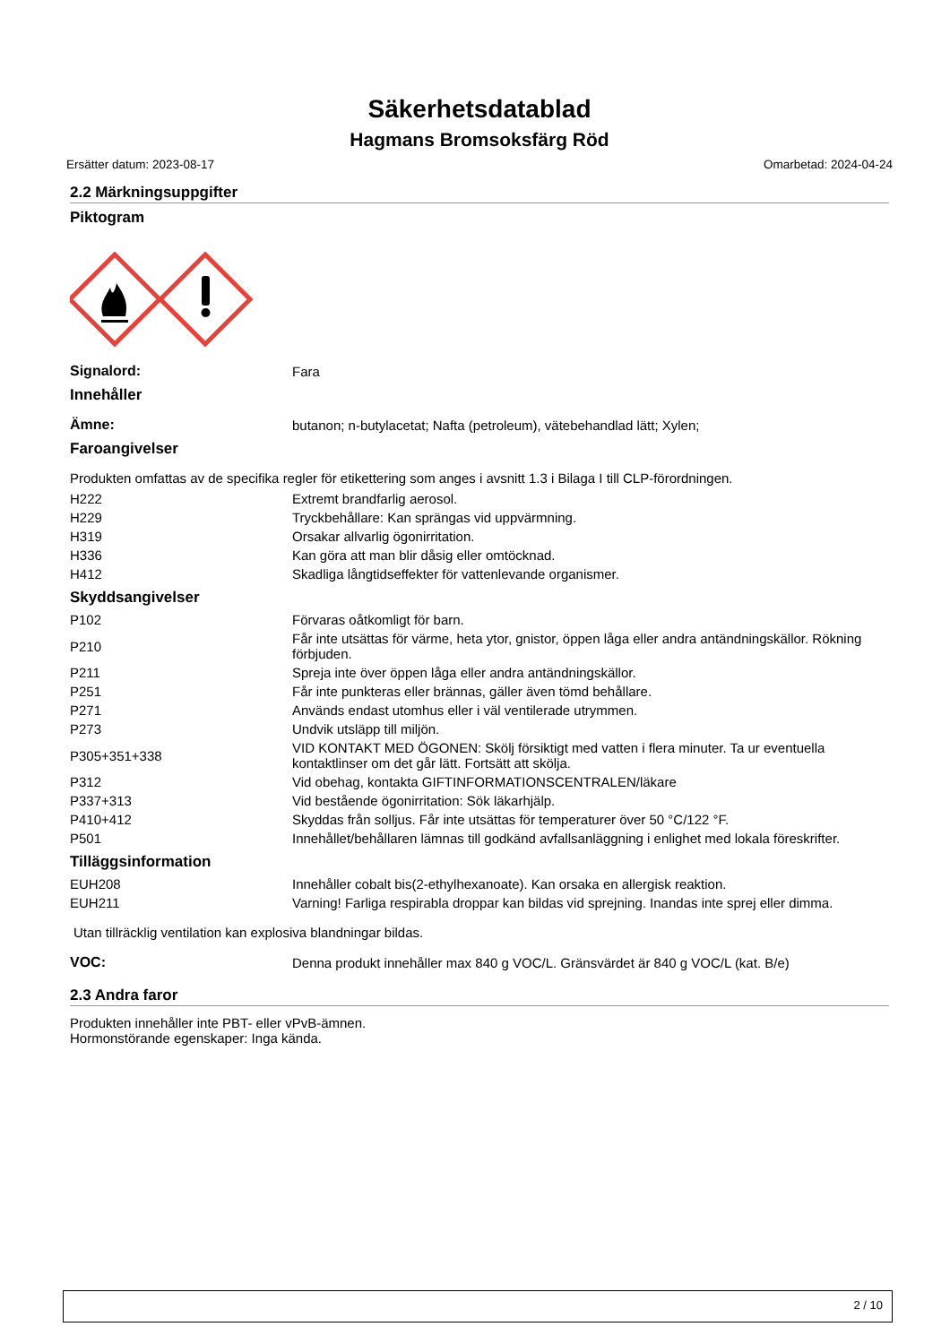Säkerhetsdatablad
Hagmans Bromsoksfärg Röd
Ersätter datum: 2023-08-17 Omarbetad: 2024-04-24
2.2 Märkningsuppgifter
Piktogram
| Signalord: | Fara |
Innehåller
| Ämne: | butanon; n-butylacetat; Nafta (petroleum), vätebehandlad lätt; Xylen; |
Faroangivelser
Produkten omfattas av de specifika regler för etikettering som anges i avsnitt 1.3 i Bilaga I till CLP-förordningen.
| H222 | Extremt brandfarlig aerosol. |
| H229 | Tryckbehållare: Kan sprängas vid uppvärmning. |
| H319 | Orsakar allvarlig ögonirritation. |
| H336 | Kan göra att man blir dåsig eller omtöcknad. |
| H412 | Skadliga långtidseffekter för vattenlevande organismer. |
Skyddsangivelser
| P102 | Förvaras oåtkomligt för barn. |
| P210 | Får inte utsättas för värme, heta ytor, gnistor, öppen låga eller andra antändningskällor. Rökning förbjuden. |
| P211 | Spreja inte över öppen låga eller andra antändningskällor. |
| P251 | Får inte punkteras eller brännas, gäller även tömd behållare. |
| P271 | Används endast utomhus eller i väl ventilerade utrymmen. |
| P273 | Undvik utsläpp till miljön. |
| P305+351+338 | VID KONTAKT MED ÖGONEN: Skölj försiktigt med vatten i flera minuter. Ta ur eventuella kontaktlinser om det går lätt. Fortsätt att skölja. |
| P312 | Vid obehag, kontakta GIFTINFORMATIONSCENTRALEN/läkare |
| P337+313 | Vid bestående ögonirritation: Sök läkarhjälp. |
| P410+412 | Skyddas från solljus. Får inte utsättas för temperaturer över 50 °C/122 °F. |
| P501 | Innehållet/behållaren lämnas till godkänd avfallsanläggning i enlighet med lokala föreskrifter. |
Tilläggsinformation
| EUH208 | Innehåller cobalt bis(2-ethylhexanoate). Kan orsaka en allergisk reaktion. |
| EUH211 | Varning! Farliga respirabla droppar kan bildas vid sprejning. Inandas inte sprej eller dimma. |
Utan tillräcklig ventilation kan explosiva blandningar bildas.
| VOC: | Denna produkt innehåller max 840 g VOC/L. Gränsvärdet är 840 g VOC/L (kat. B/e) |
2.3 Andra faror
Produkten innehåller inte PBT- eller vPvB-ämnen.
Hormonstörande egenskaper: Inga kända.
2 / 10